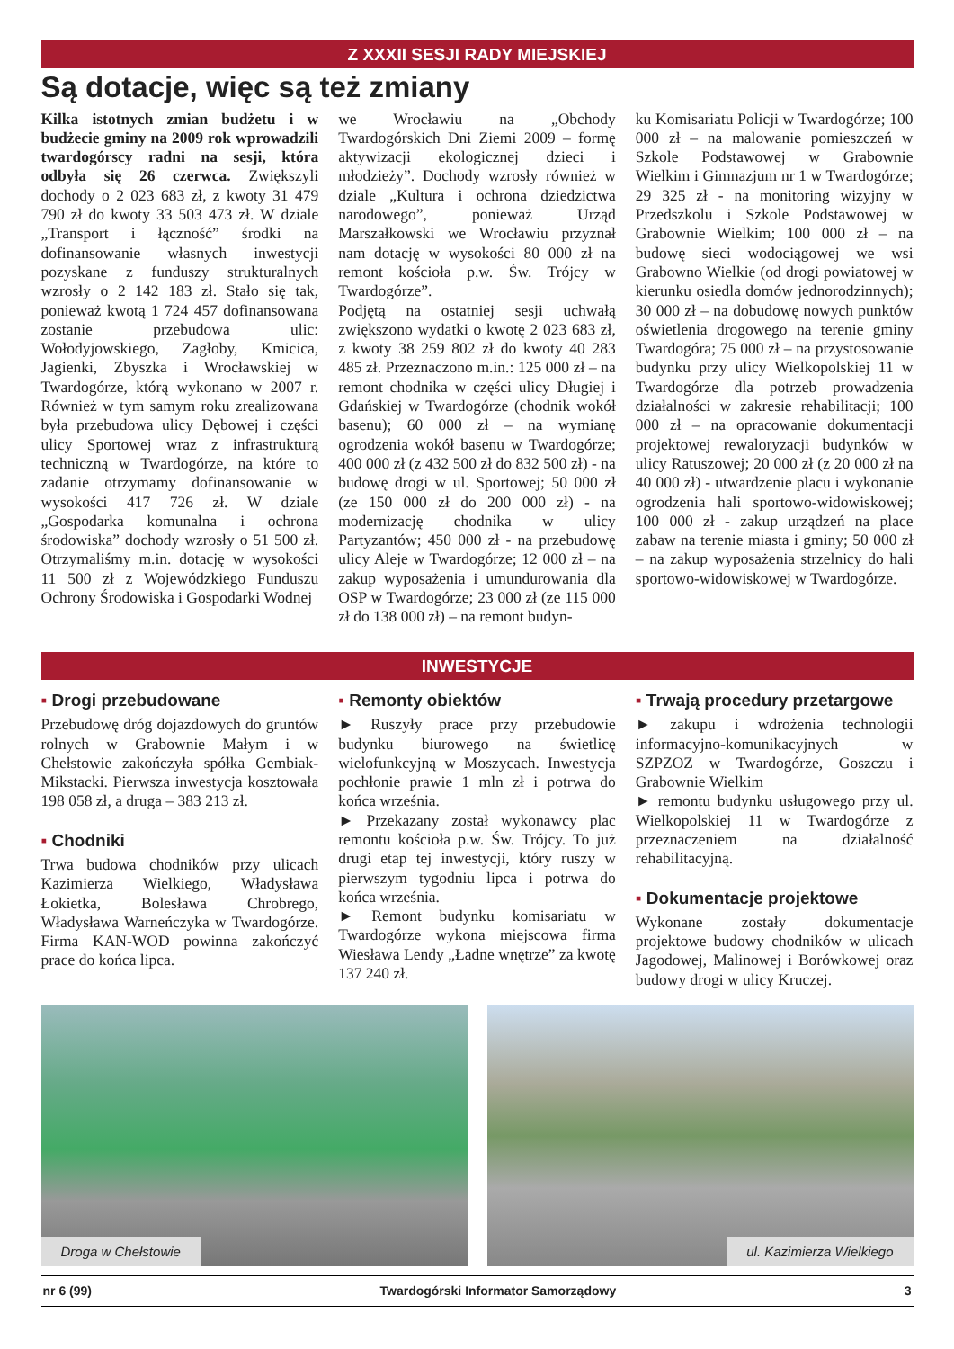Z XXXII SESJI RADY MIEJSKIEJ
Są dotacje, więc są też zmiany
Kilka istotnych zmian budżetu i w budżecie gminy na 2009 rok wprowadzili twardogórscy radni na sesji, która odbyła się 26 czerwca. Zwiększyli dochody o 2 023 683 zł, z kwoty 31 479 790 zł do kwoty 33 503 473 zł. W dziale „Transport i łączność” środki na dofinansowanie własnych inwestycji pozyskane z funduszy strukturalnych wzrosły o 2 142 183 zł. Stało się tak, ponieważ kwotą 1 724 457 dofinansowana zostanie przebudowa ulic: Wołodyjowskiego, Zagłoby, Kmicica, Jagienki, Zbyszka i Wrocławskiej w Twardogórze, którą wykonano w 2007 r. Również w tym samym roku zrealizowana była przebudowa ulicy Dębowej i części ulicy Sportowej wraz z infrastrukturą techniczną w Twardogórze, na które to zadanie otrzymamy dofinansowanie w wysokości 417 726 zł. W dziale „Gospodarka komunalna i ochrona środowiska” dochody wzrosły o 51 500 zł. Otrzymaliśmy m.in. dotację w wysokości 11 500 zł z Wojewódzkiego Funduszu Ochrony Środowiska i Gospodarki Wodnej
we Wrocławiu na „Obchody Twardogórskich Dni Ziemi 2009 – formę aktywizacji ekologicznej dzieci i młodzieży”. Dochody wzrosły również w dziale „Kultura i ochrona dziedzictwa narodowego”, ponieważ Urząd Marszałkowski we Wrocławiu przyznał nam dotację w wysokości 80 000 zł na remont kościoła p.w. Św. Trójcy w Twardogórze”.
Podjętą na ostatniej sesji uchwałą zwiększono wydatki o kwotę 2 023 683 zł, z kwoty 38 259 802 zł do kwoty 40 283 485 zł. Przeznaczono m.in.: 125 000 zł – na remont chodnika w części ulicy Długiej i Gdańskiej w Twardogórze (chodnik wokół basenu); 60 000 zł – na wymianę ogrodzenia wokół basenu w Twardogórze; 400 000 zł (z 432 500 zł do 832 500 zł) - na budowę drogi w ul. Sportowej; 50 000 zł (ze 150 000 zł do 200 000 zł) - na modernizację chodnika w ulicy Partyzantów; 450 000 zł - na przebudowę ulicy Aleje w Twardogórze; 12 000 zł – na zakup wyposażenia i umundurowania dla OSP w Twardogórze; 23 000 zł (ze 115 000 zł do 138 000 zł) – na remont budyn-
ku Komisariatu Policji w Twardogórze; 100 000 zł – na malowanie pomieszczeń w Szkole Podstawowej w Grabownie Wielkim i Gimnazjum nr 1 w Twardogórze; 29 325 zł - na monitoring wizyjny w Przedszkolu i Szkole Podstawowej w Grabownie Wielkim; 100 000 zł – na budowę sieci wodociągowej we wsi Grabowno Wielkie (od drogi powiatowej w kierunku osiedla domów jednorodzinnych); 30 000 zł – na dobudowę nowych punktów oświetlenia drogowego na terenie gminy Twardogóra; 75 000 zł – na przystosowanie budynku przy ulicy Wielkopolskiej 11 w Twardogórze dla potrzeb prowadzenia działalności w zakresie rehabilitacji; 100 000 zł – na opracowanie dokumentacji projektowej rewaloryzacji budynków w ulicy Ratuszowej; 20 000 zł (z 20 000 zł na 40 000 zł) - utwardzenie placu i wykonanie ogrodzenia hali sportowo-widowiskowej; 100 000 zł - zakup urządzeń na place zabaw na terenie miasta i gminy; 50 000 zł – na zakup wyposażenia strzelnicy do hali sportowo-widowiskowej w Twardogórze.
INWESTYCJE
▪ Drogi przebudowane
Przebudowę dróg dojazdowych do gruntów rolnych w Grabownie Małym i w Chełstowie zakończyła spółka Gembiak-Mikstacki. Pierwsza inwestycja kosztowała 198 058 zł, a druga – 383 213 zł.
▪ Chodniki
Trwa budowa chodników przy ulicach Kazimierza Wielkiego, Władysława Łokietka, Bolesława Chrobrego, Władysława Warneńczyka w Twardogórze. Firma KAN-WOD powinna zakończyć prace do końca lipca.
▪ Remonty obiektów
► Ruszyły prace przy przebudowie budynku biurowego na świetlicę wielofunkcyjną w Moszycach. Inwestycja pochłonie prawie 1 mln zł i potrwa do końca września.
► Przekazany został wykonawcy plac remontu kościoła p.w. Św. Trójcy. To już drugi etap tej inwestycji, który ruszy w pierwszym tygodniu lipca i potrwa do końca września.
► Remont budynku komisariatu w Twardogórze wykona miejscowa firma Wiesława Lendy „Ładne wnętrze” za kwotę 137 240 zł.
▪ Trwają procedury przetargowe
► zakupu i wdrożenia technologii informacyjno-komunikacyjnych w SZPZOZ w Twardogórze, Goszczu i Grabownie Wielkim
► remontu budynku usługowego przy ul. Wielkopolskiej 11 w Twardogórze z przeznaczeniem na działalność rehabilitacyjną.
▪ Dokumentacje projektowe
Wykonane zostały dokumentacje projektowe budowy chodników w ulicach Jagodowej, Malinowej i Borówkowej oraz budowy drogi w ulicy Kruczej.
Droga w Chełstowie
ul. Kazimierza Wielkiego
nr 6 (99) Twardogórski Informator Samorządowy 3